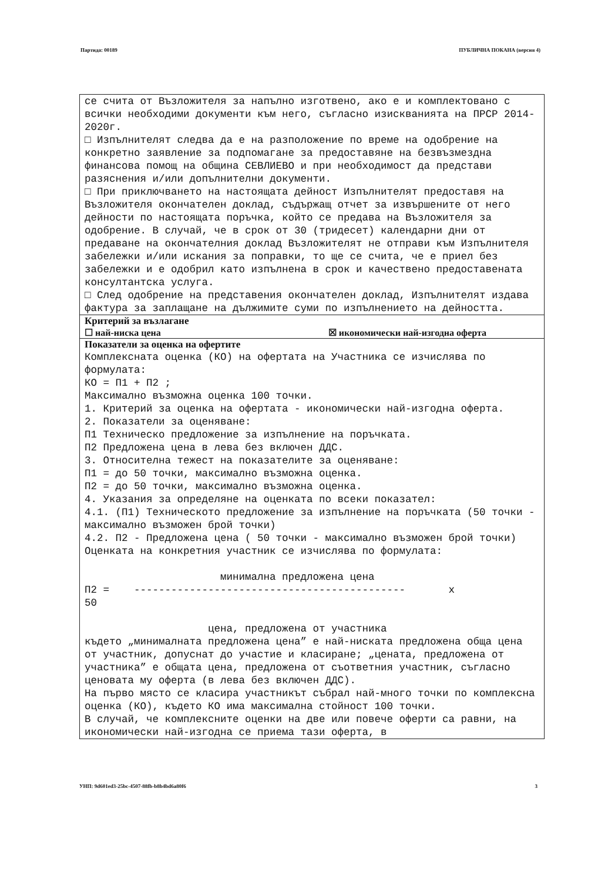Партида: 00189 ПУБЛИЧНА ПОКАНА (версия 4)
се счита от Възложителя за напълно изготвено, ако е и комплектовано с всички необходими документи към него, съгласно изискванията на ПРСР 2014-2020г.
□ Изпълнителят следва да е на разположение по време на одобрение на конкретно заявление за подпомагане за предоставяне на безвъзмездна финансова помощ на община СЕВЛИЕВО и при необходимост да представи разяснения и/или допълнителни документи.
□ При приключването на настоящата дейност Изпълнителят предоставя на Възложителя окончателен доклад, съдържащ отчет за извършените от него дейности по настоящата поръчка, който се предава на Възложителя за одобрение. В случай, че в срок от 30 (тридесет) календарни дни от предаване на окончателния доклад Възложителят не отправи към Изпълнителя забележки и/или искания за поправки, то ще се счита, че е приел без забележки и е одобрил като изпълнена в срок и качествено предоставената консултантска услуга.
□ След одобрение на представения окончателен доклад, Изпълнителят издава фактура за заплащане на дължимите суми по изпълнението на дейността.
Критерий за възлагане
☐ най-ниска цена ☒ икономически най-изгодна оферта
Показатели за оценка на офертите
Комплексната оценка (КО) на офертата на Участника се изчислява по формулата:
КО = П1 + П2 ;
Максимално възможна оценка 100 точки.
1. Критерий за оценка на офертата - икономически най-изгодна оферта.
2. Показатели за оценяване:
П1 Техническо предложение за изпълнение на поръчката.
П2 Предложена цена в лева без включен ДДС.
3. Относителна тежест на показателите за оценяване:
П1 = до 50 точки, максимално възможна оценка.
П2 = до 50 точки, максимално възможна оценка.
4. Указания за определяне на оценката по всеки показател:
4.1. (П1) Техническото предложение за изпълнение на поръчката (50 точки - максимално възможен брой точки)
4.2. П2 - Предложена цена ( 50 точки - максимално възможен брой точки)
Оценката на конкретния участник се изчислява по формулата:
                      минимална предложена цена
П2 =    --------------------------------------------       х
50

                    цена, предложена от участника
където „минималната предложена цена” е най-ниската предложена обща цена от участник, допуснат до участие и класиране; „цената, предложена от участника” е общата цена, предложена от съответния участник, съгласно ценовата му оферта (в лева без включен ДДС).
На първо място се класира участникът събрал най-много точки по комплексна оценка (КО), където КО има максимална стойност 100 точки.
В случай, че комплексните оценки на две или повече оферти са равни, на икономически най-изгодна се приема тази оферта, в
УНП: 9d601ed3-25bc-4507-88fb-b8b4bd6a80f6 3